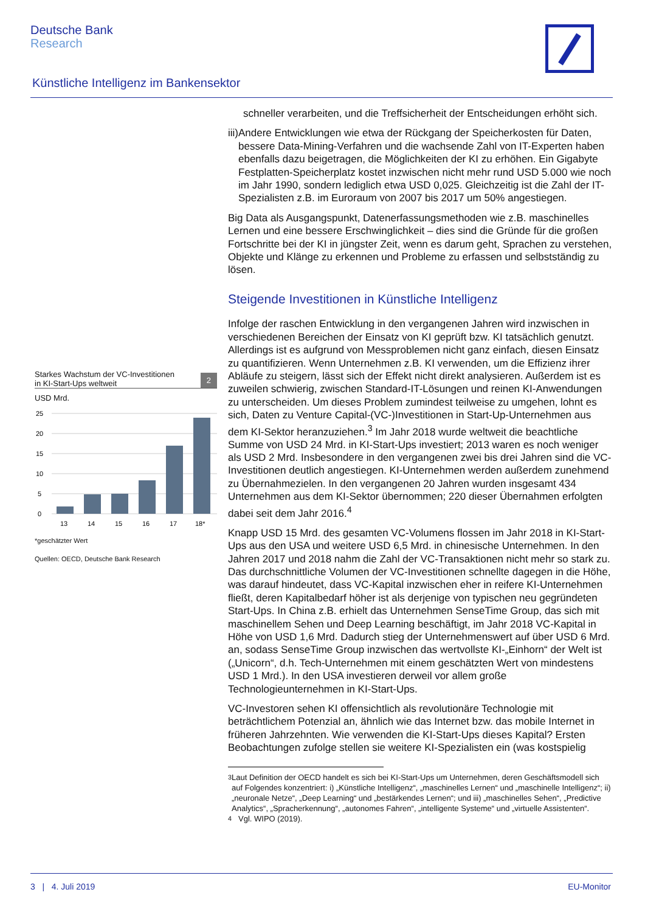Deutsche Bank
Research
Künstliche Intelligenz im Bankensektor
Starkes Wachstum der VC-Investitionen
in KI-Start-Ups weltweit
2
USD Mrd.
25
20
15
10
5
0
13
14
15
16
17
18*
*geschätzter Wert
Quellen: OECD, Deutsche Bank Research
schneller verarbeiten, und die Treffsicherheit der Entscheidungen erhöht sich.
iii) Andere Entwicklungen wie etwa der Rückgang der Speicherkosten für Daten, bessere Data-Mining-Verfahren und die wachsende Zahl von IT-Experten haben ebenfalls dazu beigetragen, die Möglichkeiten der KI zu erhöhen. Ein Gigabyte Festplatten-Speicherplatz kostet inzwischen nicht mehr rund USD 5.000 wie noch im Jahr 1990, sondern lediglich etwa USD 0,025. Gleichzeitig ist die Zahl der IT-Spezialisten z.B. im Euroraum von 2007 bis 2017 um 50% angestiegen.
Big Data als Ausgangspunkt, Datenerfassungsmethoden wie z.B. maschinelles Lernen und eine bessere Erschwinglichkeit – dies sind die Gründe für die großen Fortschritte bei der KI in jüngster Zeit, wenn es darum geht, Sprachen zu verstehen, Objekte und Klänge zu erkennen und Probleme zu erfassen und selbstständig zu lösen.
Steigende Investitionen in Künstliche Intelligenz
Infolge der raschen Entwicklung in den vergangenen Jahren wird inzwischen in verschiedenen Bereichen der Einsatz von KI geprüft bzw. KI tatsächlich genutzt. Allerdings ist es aufgrund von Messproblemen nicht ganz einfach, diesen Einsatz zu quantifizieren. Wenn Unternehmen z.B. KI verwenden, um die Effizienz ihrer Abläufe zu steigern, lässt sich der Effekt nicht direkt analysieren. Außerdem ist es zuweilen schwierig, zwischen Standard-IT-Lösungen und reinen KI-Anwendungen zu unterscheiden. Um dieses Problem zumindest teilweise zu umgehen, lohnt es sich, Daten zu Venture Capital-(VC-)Investitionen in Start-Up-Unternehmen aus dem KI-Sektor heranzuziehen.<sup>3</sup> Im Jahr 2018 wurde weltweit die beachtliche Summe von USD 24 Mrd. in KI-Start-Ups investiert; 2013 waren es noch weniger als USD 2 Mrd. Insbesondere in den vergangenen zwei bis drei Jahren sind die VC-Investitionen deutlich angestiegen. KI-Unternehmen werden außerdem zunehmend zu Übernahmezielen. In den vergangenen 20 Jahren wurden insgesamt 434 Unternehmen aus dem KI-Sektor übernommen; 220 dieser Übernahmen erfolgten dabei seit dem Jahr 2016.<sup>4</sup>
Knapp USD 15 Mrd. des gesamten VC-Volumens flossen im Jahr 2018 in KI-Start-Ups aus den USA und weitere USD 6,5 Mrd. in chinesische Unternehmen. In den Jahren 2017 und 2018 nahm die Zahl der VC-Transaktionen nicht mehr so stark zu. Das durchschnittliche Volumen der VC-Investitionen schnellte dagegen in die Höhe, was darauf hindeutet, dass VC-Kapital inzwischen eher in reifere KI-Unternehmen fließt, deren Kapitalbedarf höher ist als derjenige von typischen neu gegründeten Start-Ups. In China z.B. erhielt das Unternehmen SenseTime Group, das sich mit maschinellem Sehen und Deep Learning beschäftigt, im Jahr 2018 VC-Kapital in Höhe von USD 1,6 Mrd. Dadurch stieg der Unternehmenswert auf über USD 6 Mrd. an, sodass SenseTime Group inzwischen das wertvollste KI-„Einhorn“ der Welt ist („Unicorn“, d.h. Tech-Unternehmen mit einem geschätzten Wert von mindestens USD 1 Mrd.). In den USA investieren derweil vor allem große Technologieunternehmen in KI-Start-Ups.
VC-Investoren sehen KI offensichtlich als revolutionäre Technologie mit beträchtlichem Potenzial an, ähnlich wie das Internet bzw. das mobile Internet in früheren Jahrzehnten. Wie verwenden die KI-Start-Ups dieses Kapital? Ersten Beobachtungen zufolge stellen sie weitere KI-Spezialisten ein (was kostspielig
<sup>3</sup> Laut Definition der OECD handelt es sich bei KI-Start-Ups um Unternehmen, deren Geschäftsmodell sich auf Folgendes konzentriert: i) „Künstliche Intelligenz“, „maschinelles Lernen“ und „maschinelle Intelligenz“; ii) „neuronale Netze“, „Deep Learning“ und „bestärkendes Lernen“; und iii) „maschinelles Sehen“, „Predictive Analytics“, „Spracherkennung“, „autonomes Fahren“, „intelligente Systeme“ und „virtuelle Assistenten“.
<sup>4</sup> Vgl. WIPO (2019).
3 | 4. Juli 2019 EU-Monitor